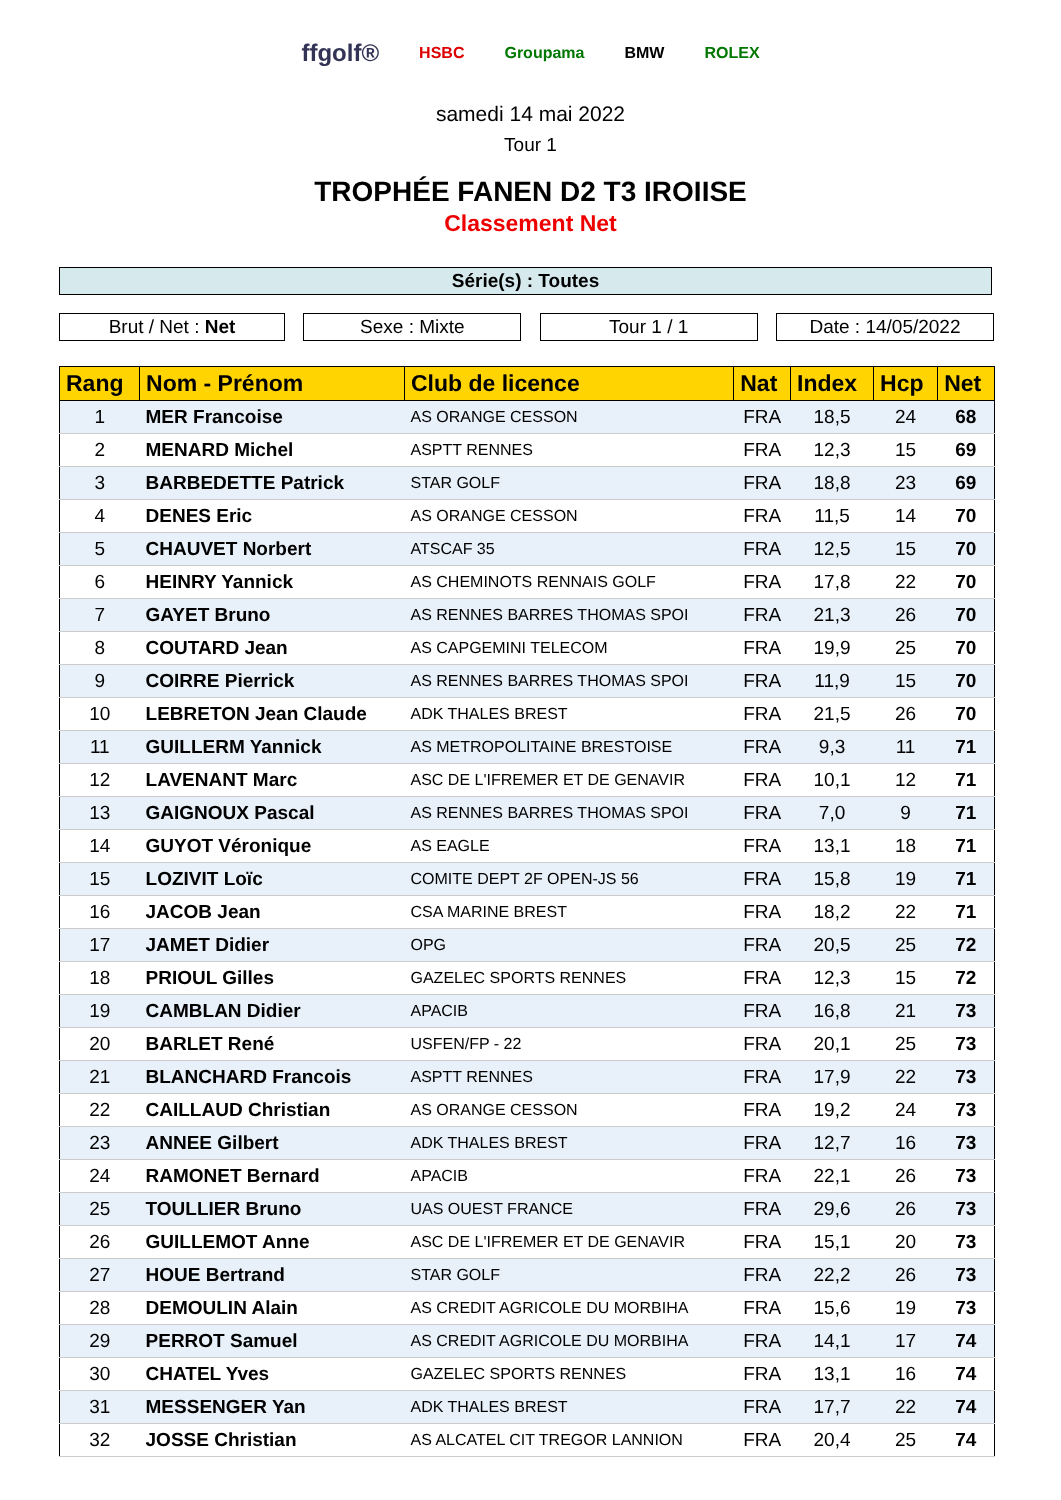ffgolf® HSBC Groupama BMW ROLEX
samedi 14 mai 2022
Tour 1
TROPHÉE FANEN D2 T3 IROIISE
Classement Net
Série(s) : Toutes
Brut / Net : Net Sexe : Mixte Tour 1 / 1 Date : 14/05/2022
| Rang | Nom - Prénom | Club de licence | Nat | Index | Hcp | Net |
| --- | --- | --- | --- | --- | --- | --- |
| 1 | MER Francoise | AS ORANGE CESSON | FRA | 18,5 | 24 | 68 |
| 2 | MENARD Michel | ASPTT RENNES | FRA | 12,3 | 15 | 69 |
| 3 | BARBEDETTE Patrick | STAR GOLF | FRA | 18,8 | 23 | 69 |
| 4 | DENES Eric | AS ORANGE CESSON | FRA | 11,5 | 14 | 70 |
| 5 | CHAUVET Norbert | ATSCAF 35 | FRA | 12,5 | 15 | 70 |
| 6 | HEINRY Yannick | AS CHEMINOTS RENNAIS GOLF | FRA | 17,8 | 22 | 70 |
| 7 | GAYET Bruno | AS RENNES BARRES THOMAS SPOI | FRA | 21,3 | 26 | 70 |
| 8 | COUTARD Jean | AS CAPGEMINI TELECOM | FRA | 19,9 | 25 | 70 |
| 9 | COIRRE Pierrick | AS RENNES BARRES THOMAS SPOI | FRA | 11,9 | 15 | 70 |
| 10 | LEBRETON Jean Claude | ADK THALES BREST | FRA | 21,5 | 26 | 70 |
| 11 | GUILLERM Yannick | AS METROPOLITAINE BRESTOISE | FRA | 9,3 | 11 | 71 |
| 12 | LAVENANT Marc | ASC DE L'IFREMER ET DE GENAVIR | FRA | 10,1 | 12 | 71 |
| 13 | GAIGNOUX Pascal | AS RENNES BARRES THOMAS SPOI | FRA | 7,0 | 9 | 71 |
| 14 | GUYOT Véronique | AS EAGLE | FRA | 13,1 | 18 | 71 |
| 15 | LOZIVIT Loïc | COMITE DEPT 2F OPEN-JS 56 | FRA | 15,8 | 19 | 71 |
| 16 | JACOB Jean | CSA MARINE BREST | FRA | 18,2 | 22 | 71 |
| 17 | JAMET Didier | OPG | FRA | 20,5 | 25 | 72 |
| 18 | PRIOUL Gilles | GAZELEC SPORTS RENNES | FRA | 12,3 | 15 | 72 |
| 19 | CAMBLAN Didier | APACIB | FRA | 16,8 | 21 | 73 |
| 20 | BARLET René | USFEN/FP - 22 | FRA | 20,1 | 25 | 73 |
| 21 | BLANCHARD Francois | ASPTT RENNES | FRA | 17,9 | 22 | 73 |
| 22 | CAILLAUD Christian | AS ORANGE CESSON | FRA | 19,2 | 24 | 73 |
| 23 | ANNEE Gilbert | ADK THALES BREST | FRA | 12,7 | 16 | 73 |
| 24 | RAMONET Bernard | APACIB | FRA | 22,1 | 26 | 73 |
| 25 | TOULLIER Bruno | UAS OUEST FRANCE | FRA | 29,6 | 26 | 73 |
| 26 | GUILLEMOT Anne | ASC DE L'IFREMER ET DE GENAVIR | FRA | 15,1 | 20 | 73 |
| 27 | HOUE Bertrand | STAR GOLF | FRA | 22,2 | 26 | 73 |
| 28 | DEMOULIN Alain | AS CREDIT AGRICOLE DU MORBIHA | FRA | 15,6 | 19 | 73 |
| 29 | PERROT Samuel | AS CREDIT AGRICOLE DU MORBIHA | FRA | 14,1 | 17 | 74 |
| 30 | CHATEL Yves | GAZELEC SPORTS RENNES | FRA | 13,1 | 16 | 74 |
| 31 | MESSENGER Yan | ADK THALES BREST | FRA | 17,7 | 22 | 74 |
| 32 | JOSSE Christian | AS ALCATEL CIT TREGOR LANNION | FRA | 20,4 | 25 | 74 |